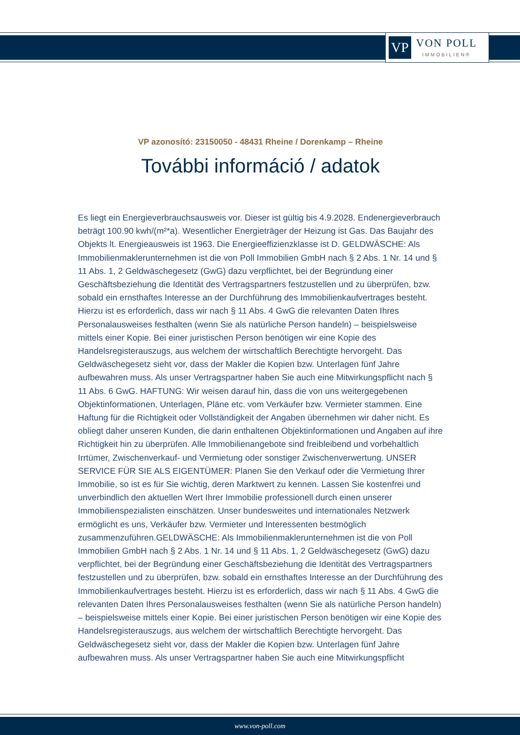VP
VON POLL
IMMOBILIEN®
VP azonosító: 23150050 - 48431 Rheine / Dorenkamp – Rheine
További információ / adatok
Es liegt ein Energieverbrauchsausweis vor. Dieser ist gültig bis 4.9.2028. Endenergieverbrauch beträgt 100.90 kwh/(m²*a). Wesentlicher Energieträger der Heizung ist Gas. Das Baujahr des Objekts lt. Energieausweis ist 1963. Die Energieeffizienzklasse ist D. GELDWÄSCHE: Als Immobilienmaklerunternehmen ist die von Poll Immobilien GmbH nach § 2 Abs. 1 Nr. 14 und § 11 Abs. 1, 2 Geldwäschegesetz (GwG) dazu verpflichtet, bei der Begründung einer Geschäftsbeziehung die Identität des Vertragspartners festzustellen und zu überprüfen, bzw. sobald ein ernsthaftes Interesse an der Durchführung des Immobilienkaufvertrages besteht. Hierzu ist es erforderlich, dass wir nach § 11 Abs. 4 GwG die relevanten Daten Ihres Personalausweises festhalten (wenn Sie als natürliche Person handeln) – beispielsweise mittels einer Kopie. Bei einer juristischen Person benötigen wir eine Kopie des Handelsregisterauszugs, aus welchem der wirtschaftlich Berechtigte hervorgeht. Das Geldwäschegesetz sieht vor, dass der Makler die Kopien bzw. Unterlagen fünf Jahre aufbewahren muss. Als unser Vertragspartner haben Sie auch eine Mitwirkungspflicht nach § 11 Abs. 6 GwG. HAFTUNG: Wir weisen darauf hin, dass die von uns weitergegebenen Objektinformationen, Unterlagen, Pläne etc. vom Verkäufer bzw. Vermieter stammen. Eine Haftung für die Richtigkeit oder Vollständigkeit der Angaben übernehmen wir daher nicht. Es obliegt daher unseren Kunden, die darin enthaltenen Objektinformationen und Angaben auf ihre Richtigkeit hin zu überprüfen. Alle Immobilienangebote sind freibleibend und vorbehaltlich Irrtümer, Zwischenverkauf- und Vermietung oder sonstiger Zwischenverwertung. UNSER SERVICE FÜR SIE ALS EIGENTÜMER: Planen Sie den Verkauf oder die Vermietung Ihrer Immobilie, so ist es für Sie wichtig, deren Marktwert zu kennen. Lassen Sie kostenfrei und unverbindlich den aktuellen Wert Ihrer Immobilie professionell durch einen unserer Immobilienspezialisten einschätzen. Unser bundesweites und internationales Netzwerk ermöglicht es uns, Verkäufer bzw. Vermieter und Interessenten bestmöglich zusammenzuführen.GELDWÄSCHE: Als Immobilienmaklerunternehmen ist die von Poll Immobilien GmbH nach § 2 Abs. 1 Nr. 14 und § 11 Abs. 1, 2 Geldwäschegesetz (GwG) dazu verpflichtet, bei der Begründung einer Geschäftsbeziehung die Identität des Vertragspartners festzustellen und zu überprüfen, bzw. sobald ein ernsthaftes Interesse an der Durchführung des Immobilienkaufvertrages besteht. Hierzu ist es erforderlich, dass wir nach § 11 Abs. 4 GwG die relevanten Daten Ihres Personalausweises festhalten (wenn Sie als natürliche Person handeln) – beispielsweise mittels einer Kopie. Bei einer juristischen Person benötigen wir eine Kopie des Handelsregisterauszugs, aus welchem der wirtschaftlich Berechtigte hervorgeht. Das Geldwäschegesetz sieht vor, dass der Makler die Kopien bzw. Unterlagen fünf Jahre aufbewahren muss. Als unser Vertragspartner haben Sie auch eine Mitwirkungspflicht
www.von-poll.com